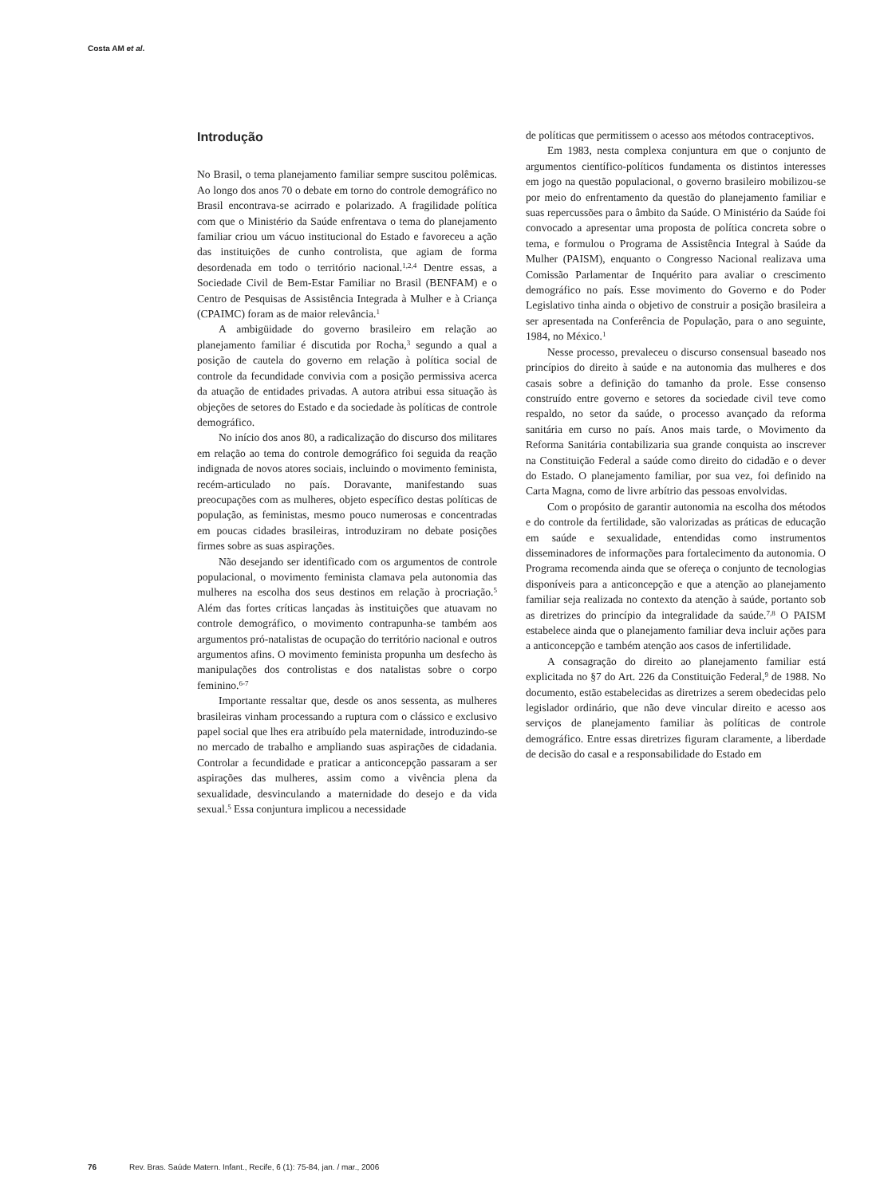Costa AM et al.
Introdução
No Brasil, o tema planejamento familiar sempre suscitou polêmicas. Ao longo dos anos 70 o debate em torno do controle demográfico no Brasil encontrava-se acirrado e polarizado. A fragilidade política com que o Ministério da Saúde enfrentava o tema do planejamento familiar criou um vácuo institucional do Estado e favoreceu a ação das instituições de cunho controlista, que agiam de forma desordenada em todo o território nacional.<sup>1,2,4</sup> Dentre essas, a Sociedade Civil de Bem-Estar Familiar no Brasil (BENFAM) e o Centro de Pesquisas de Assistência Integrada à Mulher e à Criança (CPAIMC) foram as de maior relevância.<sup>1</sup>
A ambigüidade do governo brasileiro em relação ao planejamento familiar é discutida por Rocha,<sup>3</sup> segundo a qual a posição de cautela do governo em relação à política social de controle da fecundidade convivia com a posição permissiva acerca da atuação de entidades privadas. A autora atribui essa situação às objeções de setores do Estado e da sociedade às políticas de controle demográfico.
No início dos anos 80, a radicalização do discurso dos militares em relação ao tema do controle demográfico foi seguida da reação indignada de novos atores sociais, incluindo o movimento feminista, recém-articulado no país. Doravante, manifestando suas preocupações com as mulheres, objeto específico destas políticas de população, as feministas, mesmo pouco numerosas e concentradas em poucas cidades brasileiras, introduziram no debate posições firmes sobre as suas aspirações.
Não desejando ser identificado com os argumentos de controle populacional, o movimento feminista clamava pela autonomia das mulheres na escolha dos seus destinos em relação à procriação.<sup>5</sup> Além das fortes críticas lançadas às instituições que atuavam no controle demográfico, o movimento contrapunha-se também aos argumentos pró-natalistas de ocupação do território nacional e outros argumentos afins. O movimento feminista propunha um desfecho às manipulações dos controlistas e dos natalistas sobre o corpo feminino.<sup>6-7</sup>
Importante ressaltar que, desde os anos sessenta, as mulheres brasileiras vinham processando a ruptura com o clássico e exclusivo papel social que lhes era atribuído pela maternidade, introduzindo-se no mercado de trabalho e ampliando suas aspirações de cidadania. Controlar a fecundidade e praticar a anticoncepção passaram a ser aspirações das mulheres, assim como a vivência plena da sexualidade, desvinculando a maternidade do desejo e da vida sexual.<sup>5</sup> Essa conjuntura implicou a necessidade
de políticas que permitissem o acesso aos métodos contraceptivos.
Em 1983, nesta complexa conjuntura em que o conjunto de argumentos científico-políticos fundamenta os distintos interesses em jogo na questão populacional, o governo brasileiro mobilizou-se por meio do enfrentamento da questão do planejamento familiar e suas repercussões para o âmbito da Saúde. O Ministério da Saúde foi convocado a apresentar uma proposta de política concreta sobre o tema, e formulou o Programa de Assistência Integral à Saúde da Mulher (PAISM), enquanto o Congresso Nacional realizava uma Comissão Parlamentar de Inquérito para avaliar o crescimento demográfico no país. Esse movimento do Governo e do Poder Legislativo tinha ainda o objetivo de construir a posição brasileira a ser apresentada na Conferência de População, para o ano seguinte, 1984, no México.<sup>1</sup>
Nesse processo, prevaleceu o discurso consensual baseado nos princípios do direito à saúde e na autonomia das mulheres e dos casais sobre a definição do tamanho da prole. Esse consenso construído entre governo e setores da sociedade civil teve como respaldo, no setor da saúde, o processo avançado da reforma sanitária em curso no país. Anos mais tarde, o Movimento da Reforma Sanitária contabilizaria sua grande conquista ao inscrever na Constituição Federal a saúde como direito do cidadão e o dever do Estado. O planejamento familiar, por sua vez, foi definido na Carta Magna, como de livre arbítrio das pessoas envolvidas.
Com o propósito de garantir autonomia na escolha dos métodos e do controle da fertilidade, são valorizadas as práticas de educação em saúde e sexualidade, entendidas como instrumentos disseminadores de informações para fortalecimento da autonomia. O Programa recomenda ainda que se ofereça o conjunto de tecnologias disponíveis para a anticoncepção e que a atenção ao planejamento familiar seja realizada no contexto da atenção à saúde, portanto sob as diretrizes do princípio da integralidade da saúde.<sup>7,8</sup> O PAISM estabelece ainda que o planejamento familiar deva incluir ações para a anticoncepção e também atenção aos casos de infertilidade.
A consagração do direito ao planejamento familiar está explicitada no §7 do Art. 226 da Constituição Federal,<sup>9</sup> de 1988. No documento, estão estabelecidas as diretrizes a serem obedecidas pelo legislador ordinário, que não deve vincular direito e acesso aos serviços de planejamento familiar às políticas de controle demográfico. Entre essas diretrizes figuram claramente, a liberdade de decisão do casal e a responsabilidade do Estado em
76 Rev. Bras. Saúde Matern. Infant., Recife, 6 (1): 75-84, jan. / mar., 2006